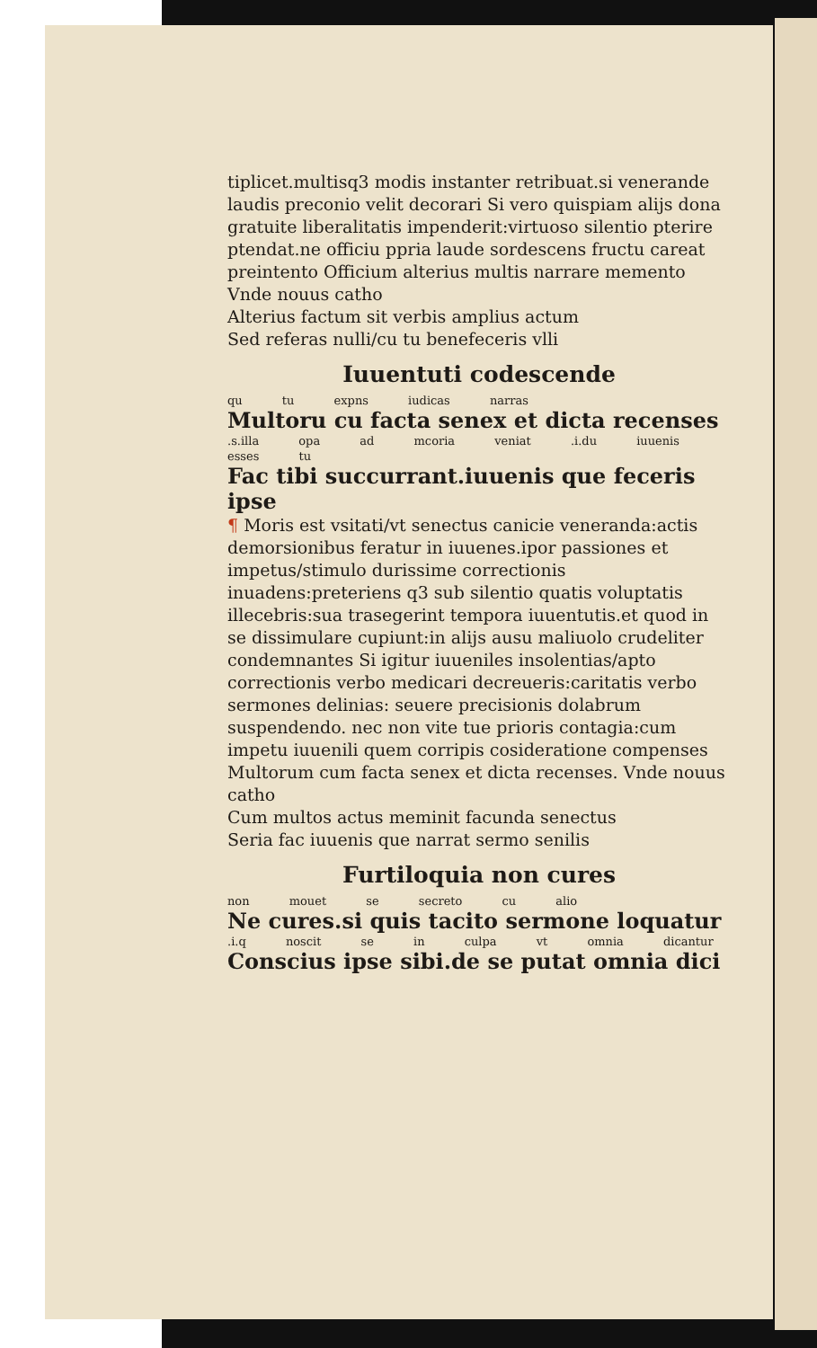tiplicet.multisq3 modis instanter retribuat.si venerande laudis preconio velit decorari Si vero quispiam alijs dona gratuite liberalitatis impenderit:virtuoso silentio pterire ptendat.ne officiu ppria laude sordescens fructu careat preintento Officium alterius multis narrare memento Vnde nouus catho
Alterius factum sit verbis amplius actum
Sed referas nulli/cu tu benefeceris vlli
Iuuentuti codescende
qu tu expns iudicas narras
Multoru cu facta senex et dicta recenses
.s.illa opa ad mcoria veniat .i.du iuuenis esses tu
Fac tibi succurrant.iuuenis que feceris ipse
¶ Moris est vsitati/vt senectus canicie veneranda:actis demorsionibus feratur in iuuenes.ipor passiones et impetus/stimulo durissime correctionis inuadens:preteriens q3 sub silentio quatis voluptatis illecebris:sua trasegerint tempora iuuentutis.et quod in se dissimulare cupiunt:in alijs ausu maliuolo crudeliter condemnantes Si igitur iuueniles insolentias/apto correctionis verbo medicari decreueris:caritatis verbo sermones delinias: seuere precisionis dolabrum suspendendo. nec non vite tue prioris contagia:cum impetu iuuenili quem corripis cosideratione compenses Multorum cum facta senex et dicta recenses. Vnde nouus catho
Cum multos actus meminit facunda senectus
Seria fac iuuenis que narrat sermo senilis
Furtiloquia non cures
non mouet se secreto cu alio
Ne cures.si quis tacito sermone loquatur
.i.q noscit se in culpa vt omnia dicantur
Conscius ipse sibi.de se putat omnia dici